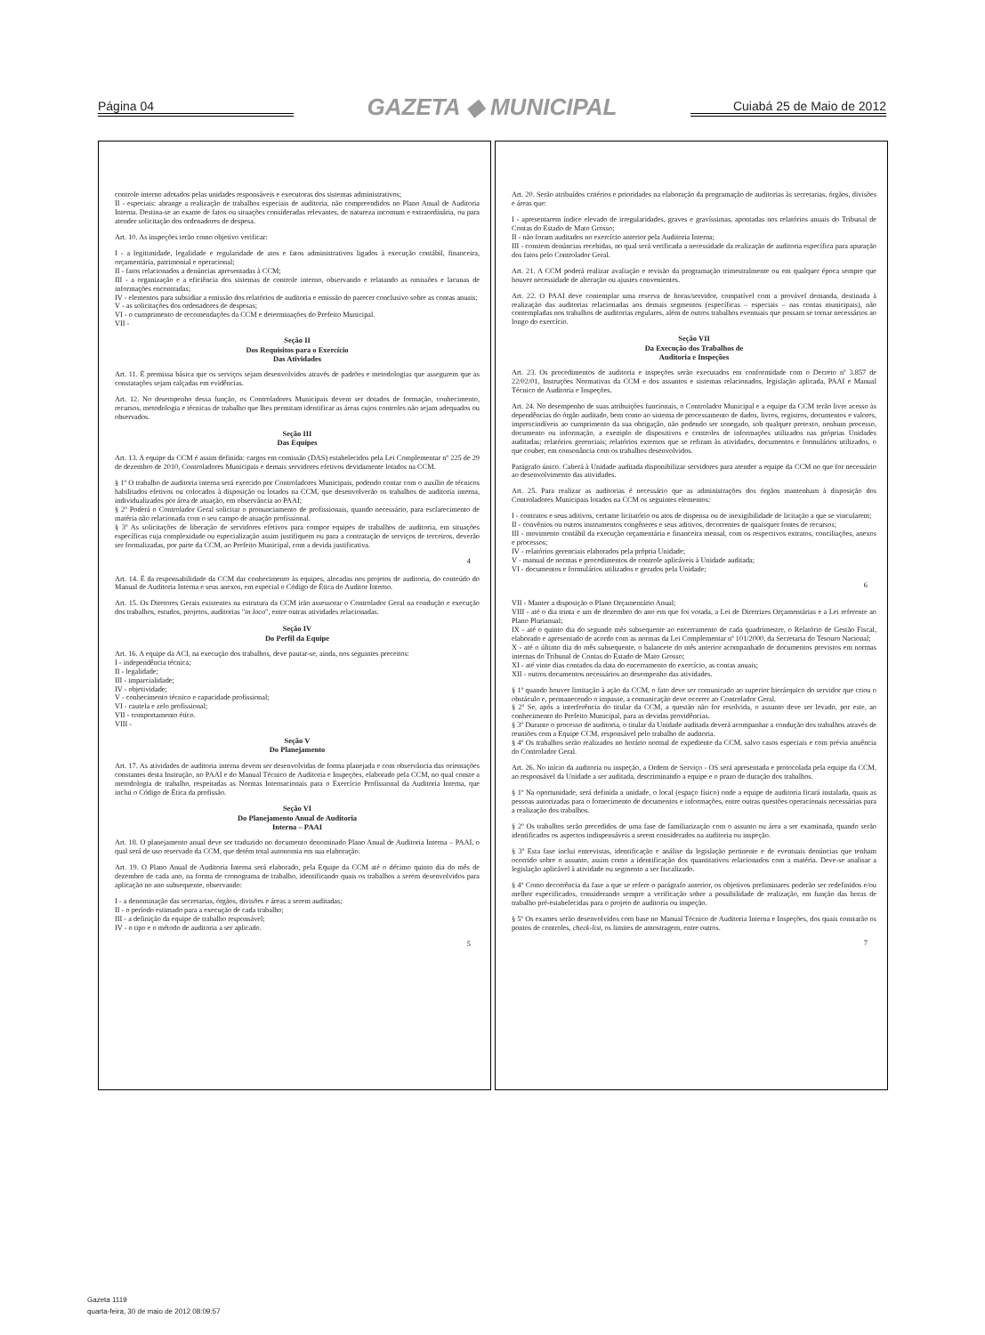Página 04
GAZETA ◆ MUNICIPAL
Cuiabá 25 de Maio de 2012
controle interno adotados pelas unidades responsáveis e executoras dos sistemas administrativos;
II - especiais: abrange a realização de trabalhos especiais de auditoria, não compreendidos no Plano Anual de Auditoria Interna. Destina-se ao exame de fatos ou situações consideradas relevantes, de natureza incomum e extraordinária, ou para atender solicitação dos ordenadores de despesa.
Art. 10. As inspeções terão como objetivo verificar:
I - a legitimidade, legalidade e regularidade de atos e fatos administrativos ligados à execução contábil, financeira, orçamentária, patrimonial e operacional;
II - fatos relacionados a denúncias apresentadas à CCM;
III - a organização e a eficiência dos sistemas de controle interno, observando e relatando as omissões e lacunas de informações encontradas;
IV - elementos para subsidiar a emissão dos relatórios de auditoria e emissão do parecer conclusivo sobre as contas anuais;
V - as solicitações dos ordenadores de despesas;
VI - o cumprimento de recomendações da CCM e determinações do Prefeito Municipal.
VII -
Seção II
Dos Requisitos para o Exercício
Das Atividades
Art. 11. É premissa básica que os serviços sejam desenvolvidos através de padrões e metodologias que assegurem que as constatações sejam calçadas em evidências.
Art. 12. No desempenho dessa função, os Controladores Municipais devem ser dotados de formação, conhecimento, recursos, metodologia e técnicas de trabalho que lhes permitam identificar as áreas cujos controles não sejam adequados ou observados.
Seção III
Das Equipes
Art. 13. A equipe da CCM é assim definida: cargos em comissão (DAS) estabelecidos pela Lei Complementar nº 225 de 29 de dezembro de 2010, Controladores Municipais e demais servidores efetivos devidamente lotados na CCM.
§ 1º O trabalho de auditoria interna será exercido por Controladores Municipais, podendo contar com o auxílio de técnicos habilitados efetivos ou colocados à disposição ou lotados na CCM, que desenvolverão os trabalhos de auditoria interna, individualizados por área de atuação, em observância ao PAAI;
§ 2º Poderá o Controlador Geral solicitar o pronunciamento de profissionais, quando necessário, para esclarecimento de matéria não relacionada com o seu campo de atuação profissional.
§ 3º As solicitações de liberação de servidores efetivos para compor equipes de trabalhos de auditoria, em situações específicas cuja complexidade ou especialização assim justifiquem ou para a contratação de serviços de terceiros, deverão ser formalizadas, por parte da CCM, ao Prefeito Municipal, com a devida justificativa.
4
Art. 14. É da responsabilidade da CCM dar conhecimento às equipes, alocadas nos projetos de auditoria, do conteúdo do Manual de Auditoria Interna e seus anexos, em especial o Código de Ética do Auditor Interno.
Art. 15. Os Diretores Gerais existentes na estrutura da CCM irão assessorar o Controlador Geral na condução e execução dos trabalhos, estudos, projetos, auditorias "in loco", entre outras atividades relacionadas.
Seção IV
Do Perfil da Equipe
Art. 16. A equipe da ACI, na execução dos trabalhos, deve pautar-se, ainda, nos seguintes preceitos:
I - independência técnica;
II - legalidade;
III - imparcialidade;
IV - objetividade;
V - conhecimento técnico e capacidade profissional;
VI - cautela e zelo profissional;
VII - comportamento ético.
VIII -
Seção V
Do Planejamento
Art. 17. As atividades de auditoria interna devem ser desenvolvidas de forma planejada e com observância das orientações constantes desta Instrução, no PAAI e do Manual Técnico de Auditoria e Inspeções, elaborado pela CCM, no qual conste a metodologia de trabalho, respeitadas as Normas Internacionais para o Exercício Profissional da Auditoria Interna, que inclui o Código de Ética da profissão.
Seção VI
Do Planejamento Anual de Auditoria
Interna – PAAI
Art. 18. O planejamento anual deve ser traduzido no documento denominado Plano Anual de Auditoria Interna – PAAI, o qual será de uso reservado da CCM, que detém total autonomia em sua elaboração.
Art. 19. O Plano Anual de Auditoria Interna será elaborado, pela Equipe da CCM até o décimo quinto dia do mês de dezembro de cada ano, na forma de cronograma de trabalho, identificando quais os trabalhos a serem desenvolvidos para aplicação no ano subsequente, observando:
I - a denominação das secretarias, órgãos, divisões e áreas a serem auditadas;
II - o período estimado para a execução de cada trabalho;
III - a definição da equipe de trabalho responsável;
IV - o tipo e o método de auditoria a ser aplicado.
5
Art. 20. Serão atribuídos critérios e prioridades na elaboração da programação de auditorias às secretarias, órgãos, divisões e áreas que:
I - apresentarem índice elevado de irregularidades, graves e gravíssimas, apontadas nos relatórios anuais do Tribunal de Contas do Estado de Mato Grosso;
II - não foram auditados no exercício anterior pela Auditoria Interna;
III - constem denúncias recebidas, no qual será verificada a necessidade da realização de auditoria específica para apuração dos fatos pelo Controlador Geral.
Art. 21. A CCM poderá realizar avaliação e revisão da programação trimestralmente ou em qualquer época sempre que houver necessidade de alteração ou ajustes convenientes.
Art. 22. O PAAI deve contemplar uma reserva de horas/servidor, compatível com a provável demanda, destinada à realização das auditorias relacionadas aos demais segmentos (específicas – especiais – nas contas municipais), não contempladas nos trabalhos de auditorias regulares, além de outros trabalhos eventuais que possam se tornar necessários ao longo do exercício.
Seção VII
Da Execução dos Trabalhos de
Auditoria e Inspeções
Art. 23. Os procedimentos de auditoria e inspeções serão executados em conformidade com o Decreto nº 3.857 de 22/02/01, Instruções Normativas da CCM e dos assuntos e sistemas relacionados, legislação aplicada, PAAI e Manual Técnico de Auditoria e Inspeções.
Art. 24. No desempenho de suas atribuições funcionais, o Controlador Municipal e a equipe da CCM terão livre acesso às dependências do órgão auditado, bem como ao sistema de processamento de dados, livros, registros, documentos e valores, imprescindíveis ao cumprimento da sua obrigação, não podendo ser sonegado, sob qualquer pretexto, nenhum processo, documento ou informação, a exemplo de dispositivos e controles de informações utilizados nas próprias Unidades auditadas; relatórios gerenciais; relatórios externos que se refiram às atividades, documentos e formulários utilizados, o que couber, em consonância com os trabalhos desenvolvidos.
Parágrafo único. Caberá à Unidade auditada disponibilizar servidores para atender a equipe da CCM no que for necessário ao desenvolvimento das atividades.
Art. 25. Para realizar as auditorias é necessário que as administrações dos órgãos mantenham à disposição dos Controladores Municipais lotados na CCM os seguintes elementos:
I - contratos e seus aditivos, certame licitatório ou atos de dispensa ou de inexigibilidade de licitação a que se vincularem;
II - convênios ou outros instrumentos congêneres e seus aditivos, decorrentes de quaisquer fontes de recursos;
III - movimento contábil da execução orçamentária e financeira mensal, com os respectivos extratos, conciliações, anexos e processos;
IV - relatórios gerenciais elaborados pela própria Unidade;
V - manual de normas e procedimentos de controle aplicáveis à Unidade auditada;
VI - documentos e formulários utilizados e gerados pela Unidade;
6
VII - Manter a disposição o Plano Orçamentário Anual;
VIII - até o dia trinta e um de dezembro do ano em que foi votada, a Lei de Diretrizes Orçamentárias e a Lei referente ao Plano Plurianual;
IX - até o quinto dia do segundo mês subsequente ao encerramento de cada quadrimestre, o Relatório de Gestão Fiscal, elaborado e apresentado de acordo com as normas da Lei Complementar nº 101/2000, da Secretaria do Tesouro Nacional;
X - até o último dia do mês subsequente, o balancete do mês anterior acompanhado de documentos previstos em normas internas do Tribunal de Contas do Estado de Mato Grosso;
XI - até vinte dias contados da data do encerramento do exercício, as contas anuais;
XII - outros documentos necessários ao desempenho das atividades.
§ 1º quando houver limitação à ação da CCM, o fato deve ser comunicado ao superior hierárquico do servidor que criou o obstáculo e, permanecendo o impasse, a comunicação deve ocorrer ao Controlador Geral.
§ 2º Se, após a interferência do titular da CCM, a questão não for resolvida, o assunto deve ser levado, por este, ao conhecimento do Prefeito Municipal, para as devidas providências.
§ 3º Durante o processo de auditoria, o titular da Unidade auditada deverá acompanhar a condução dos trabalhos através de reuniões com a Equipe CCM, responsável pelo trabalho de auditoria.
§ 4º Os trabalhos serão realizados no horário normal de expediente da CCM, salvo casos especiais e com prévia anuência do Controlador Geral.
Art. 26. No início da auditoria ou inspeção, a Ordem de Serviço - OS será apresentada e protocolada pela equipe da CCM, ao responsável da Unidade a ser auditada, descriminando a equipe e o prazo de duração dos trabalhos.
§ 1º Na oportunidade, será definida a unidade, o local (espaço físico) onde a equipe de auditoria ficará instalada, quais as pessoas autorizadas para o fornecimento de documentos e informações, entre outras questões operacionais necessárias para a realização dos trabalhos.
§ 2º Os trabalhos serão precedidos de uma fase de familiarização com o assunto ou área a ser examinada, quando serão identificados os aspectos indispensáveis a serem considerados na auditoria ou inspeção.
§ 3º Esta fase inclui entrevistas, identificação e análise da legislação pertinente e de eventuais denúncias que tenham ocorrido sobre o assunto, assim como a identificação dos quantitativos relacionados com a matéria. Deve-se analisar a legislação aplicável à atividade ou segmento a ser fiscalizado.
§ 4º Como decorrência da fase a que se refere o parágrafo anterior, os objetivos preliminares poderão ser redefinidos e/ou melhor especificados, considerando sempre a verificação sobre a possibilidade de realização, em função das horas de trabalho pré-estabelecidas para o projeto de auditoria ou inspeção.
§ 5º Os exames serão desenvolvidos com base no Manual Técnico de Auditoria Interna e Inspeções, dos quais constarão os pontos de controles, check-list, os limites de amostragem, entre outros.
7
Gazeta 1119
quarta-feira, 30 de maio de 2012 08:09:57